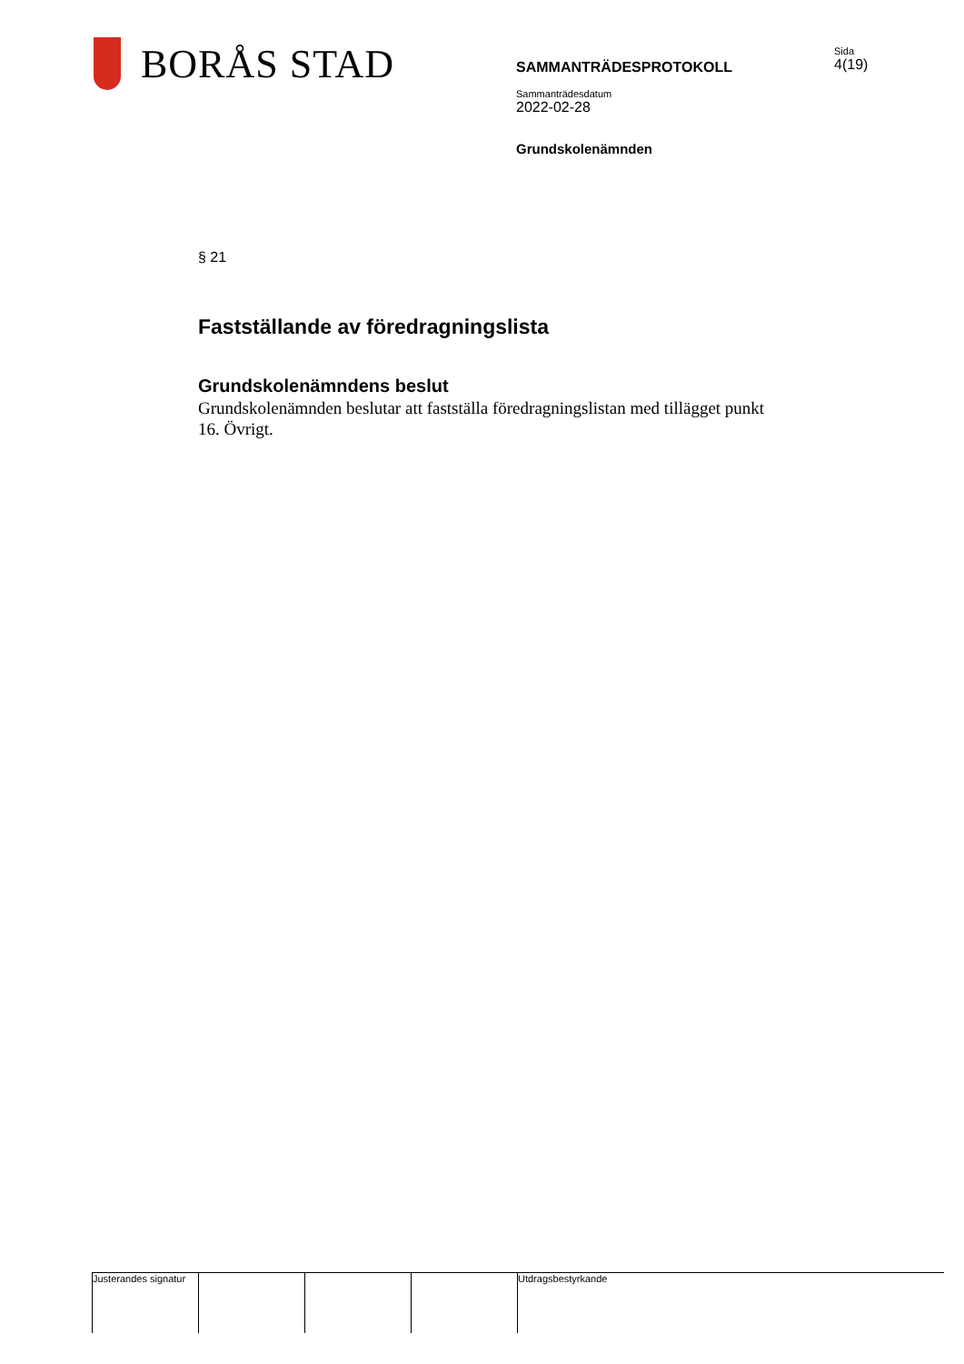BORÅS STAD
SAMMANTRÄDESPROTOKOLL
Sammanträdesdatum
2022-02-28
Grundskolenämnden
Sida
4(19)
§ 21
Fastställande av föredragningslista
Grundskolenämndens beslut
Grundskolenämnden beslutar att fastställa föredragningslistan med tillägget punkt 16. Övrigt.
Justerandes signatur
Utdragsbestyrkande